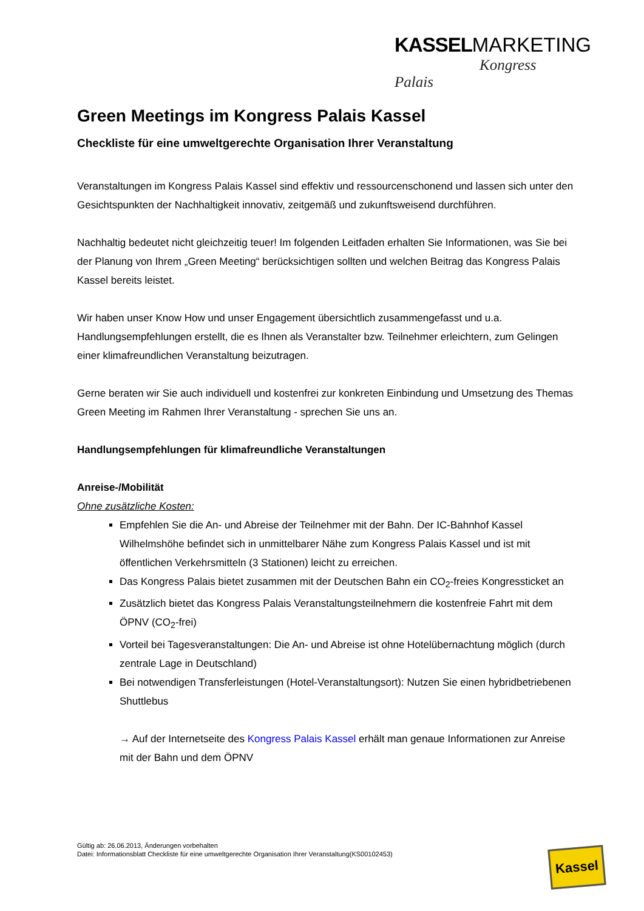KASSEL MARKETING
Kongress Palais
Green Meetings im Kongress Palais Kassel
Checkliste für eine umweltgerechte Organisation Ihrer Veranstaltung
Veranstaltungen im Kongress Palais Kassel sind effektiv und ressourcenschonend und lassen sich unter den Gesichtspunkten der Nachhaltigkeit innovativ, zeitgemäß und zukunftsweisend durchführen.
Nachhaltig bedeutet nicht gleichzeitig teuer! Im folgenden Leitfaden erhalten Sie Informationen, was Sie bei der Planung von Ihrem „Green Meeting“ berücksichtigen sollten und welchen Beitrag das Kongress Palais Kassel bereits leistet.
Wir haben unser Know How und unser Engagement übersichtlich zusammengefasst und u.a. Handlungsempfehlungen erstellt, die es Ihnen als Veranstalter bzw. Teilnehmer erleichtern, zum Gelingen einer klimafreundlichen Veranstaltung beizutragen.
Gerne beraten wir Sie auch individuell und kostenfrei zur konkreten Einbindung und Umsetzung des Themas Green Meeting im Rahmen Ihrer Veranstaltung - sprechen Sie uns an.
Handlungsempfehlungen für klimafreundliche Veranstaltungen
Anreise-/Mobilität
Ohne zusätzliche Kosten:
Empfehlen Sie die An- und Abreise der Teilnehmer mit der Bahn. Der IC-Bahnhof Kassel Wilhelmshöhe befindet sich in unmittelbarer Nähe zum Kongress Palais Kassel und ist mit öffentlichen Verkehrsmitteln (3 Stationen) leicht zu erreichen.
Das Kongress Palais bietet zusammen mit der Deutschen Bahn ein CO<sub>2</sub>-freies Kongressticket an
Zusätzlich bietet das Kongress Palais Veranstaltungsteilnehmern die kostenfreie Fahrt mit dem ÖPNV (CO<sub>2</sub>-frei)
Vorteil bei Tagesveranstaltungen: Die An- und Abreise ist ohne Hotelübernachtung möglich (durch zentrale Lage in Deutschland)
Bei notwendigen Transferleistungen (Hotel-Veranstaltungsort): Nutzen Sie einen hybridbetriebenen Shuttlebus
→ Auf der Internetseite des Kongress Palais Kassel erhält man genaue Informationen zur Anreise mit der Bahn und dem ÖPNV
Gültig ab: 26.06.2013, Änderungen vorbehalten
Datei: Informationsblatt Checkliste für eine umweltgerechte Organisation Ihrer Veranstaltung(KS00102453)
Kassel